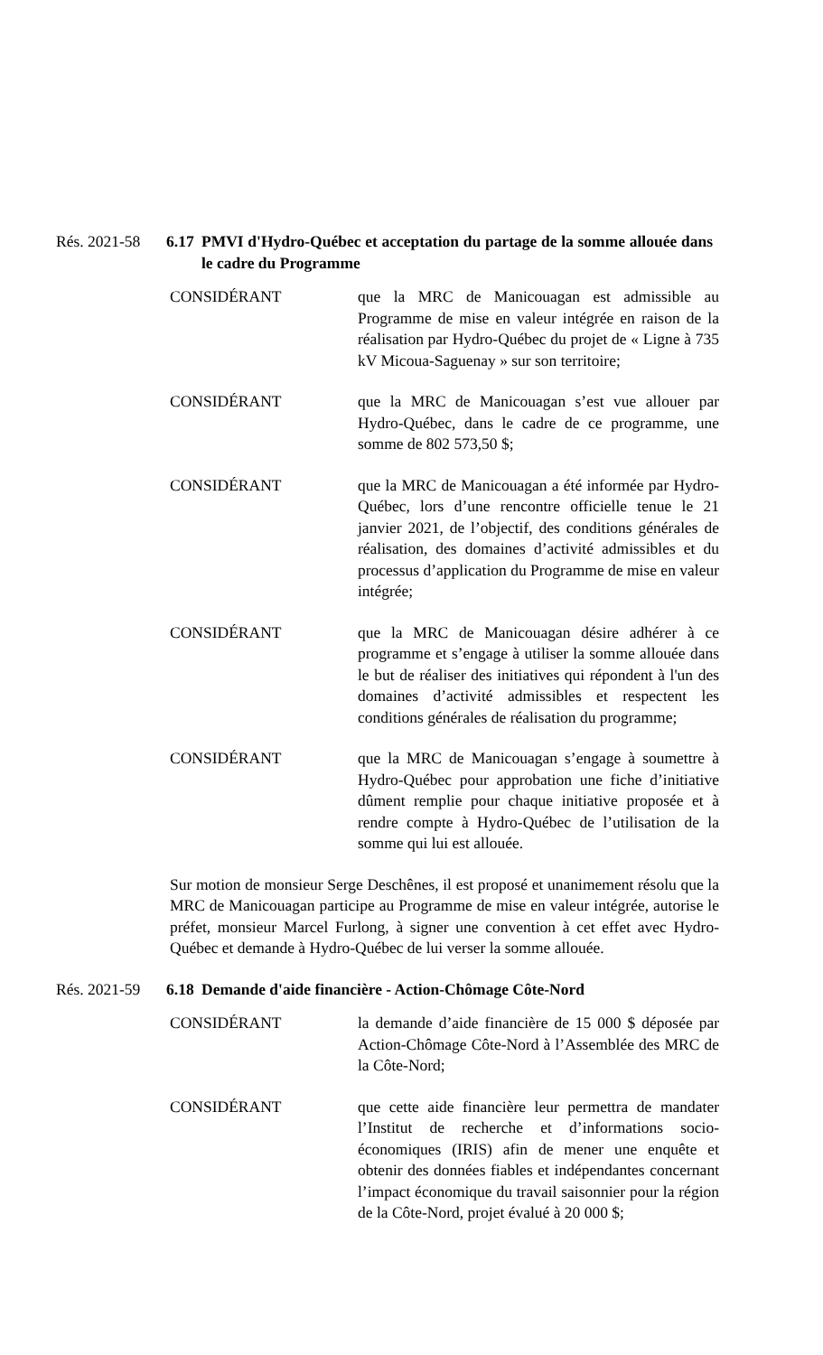Rés. 2021-58
6.17 PMVI d'Hydro-Québec et acceptation du partage de la somme allouée dans le cadre du Programme
CONSIDÉRANT que la MRC de Manicouagan est admissible au Programme de mise en valeur intégrée en raison de la réalisation par Hydro-Québec du projet de « Ligne à 735 kV Micoua-Saguenay » sur son territoire;
CONSIDÉRANT que la MRC de Manicouagan s’est vue allouer par Hydro-Québec, dans le cadre de ce programme, une somme de 802 573,50 $;
CONSIDÉRANT que la MRC de Manicouagan a été informée par Hydro-Québec, lors d’une rencontre officielle tenue le 21 janvier 2021, de l’objectif, des conditions générales de réalisation, des domaines d’activité admissibles et du processus d’application du Programme de mise en valeur intégrée;
CONSIDÉRANT que la MRC de Manicouagan désire adhérer à ce programme et s’engage à utiliser la somme allouée dans le but de réaliser des initiatives qui répondent à l'un des domaines d’activité admissibles et respectent les conditions générales de réalisation du programme;
CONSIDÉRANT que la MRC de Manicouagan s’engage à soumettre à Hydro-Québec pour approbation une fiche d’initiative dûment remplie pour chaque initiative proposée et à rendre compte à Hydro-Québec de l’utilisation de la somme qui lui est allouée.
Sur motion de monsieur Serge Deschênes, il est proposé et unanimement résolu que la MRC de Manicouagan participe au Programme de mise en valeur intégrée, autorise le préfet, monsieur Marcel Furlong, à signer une convention à cet effet avec Hydro-Québec et demande à Hydro-Québec de lui verser la somme allouée.
Rés. 2021-59
6.18 Demande d'aide financière - Action-Chômage Côte-Nord
CONSIDÉRANT la demande d’aide financière de 15 000 $ déposée par Action-Chômage Côte-Nord à l’Assemblée des MRC de la Côte-Nord;
CONSIDÉRANT que cette aide financière leur permettra de mandater l’Institut de recherche et d’informations socio-économiques (IRIS) afin de mener une enquête et obtenir des données fiables et indépendantes concernant l’impact économique du travail saisonnier pour la région de la Côte-Nord, projet évalué à 20 000 $;